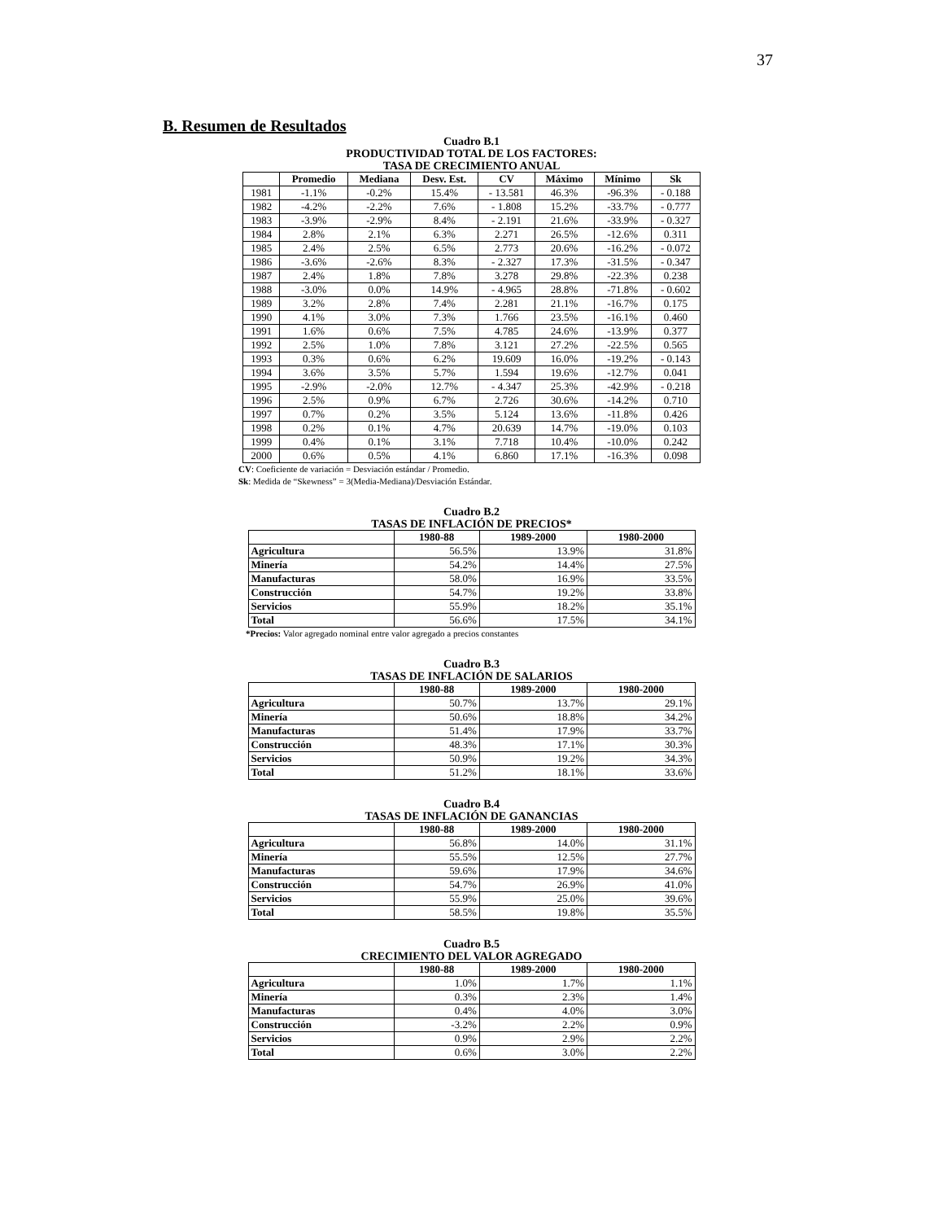37
B. Resumen de Resultados
Cuadro B.1
PRODUCTIVIDAD TOTAL DE LOS FACTORES:
TASA DE CRECIMIENTO ANUAL
| | Promedio | Mediana | Desv. Est. | CV | Máximo | Mínimo | Sk |
| --- | --- | --- | --- | --- | --- | --- | --- |
| 1981 | -1.1% | -0.2% | 15.4% | - 13.581 | 46.3% | -96.3% | - 0.188 |
| 1982 | -4.2% | -2.2% | 7.6% | - 1.808 | 15.2% | -33.7% | - 0.777 |
| 1983 | -3.9% | -2.9% | 8.4% | - 2.191 | 21.6% | -33.9% | - 0.327 |
| 1984 | 2.8% | 2.1% | 6.3% | 2.271 | 26.5% | -12.6% | 0.311 |
| 1985 | 2.4% | 2.5% | 6.5% | 2.773 | 20.6% | -16.2% | - 0.072 |
| 1986 | -3.6% | -2.6% | 8.3% | - 2.327 | 17.3% | -31.5% | - 0.347 |
| 1987 | 2.4% | 1.8% | 7.8% | 3.278 | 29.8% | -22.3% | 0.238 |
| 1988 | -3.0% | 0.0% | 14.9% | - 4.965 | 28.8% | -71.8% | - 0.602 |
| 1989 | 3.2% | 2.8% | 7.4% | 2.281 | 21.1% | -16.7% | 0.175 |
| 1990 | 4.1% | 3.0% | 7.3% | 1.766 | 23.5% | -16.1% | 0.460 |
| 1991 | 1.6% | 0.6% | 7.5% | 4.785 | 24.6% | -13.9% | 0.377 |
| 1992 | 2.5% | 1.0% | 7.8% | 3.121 | 27.2% | -22.5% | 0.565 |
| 1993 | 0.3% | 0.6% | 6.2% | 19.609 | 16.0% | -19.2% | - 0.143 |
| 1994 | 3.6% | 3.5% | 5.7% | 1.594 | 19.6% | -12.7% | 0.041 |
| 1995 | -2.9% | -2.0% | 12.7% | - 4.347 | 25.3% | -42.9% | - 0.218 |
| 1996 | 2.5% | 0.9% | 6.7% | 2.726 | 30.6% | -14.2% | 0.710 |
| 1997 | 0.7% | 0.2% | 3.5% | 5.124 | 13.6% | -11.8% | 0.426 |
| 1998 | 0.2% | 0.1% | 4.7% | 20.639 | 14.7% | -19.0% | 0.103 |
| 1999 | 0.4% | 0.1% | 3.1% | 7.718 | 10.4% | -10.0% | 0.242 |
| 2000 | 0.6% | 0.5% | 4.1% | 6.860 | 17.1% | -16.3% | 0.098 |
CV: Coeficiente de variación = Desviación estándar / Promedio.
Sk: Medida de “Skewness” = 3(Media-Mediana)/Desviación Estándar.
Cuadro B.2
TASAS DE INFLACIÓN DE PRECIOS*
| | 1980-88 | 1989-2000 | 1980-2000 |
| --- | --- | --- | --- |
| Agricultura | 56.5% | 13.9% | 31.8% |
| Minería | 54.2% | 14.4% | 27.5% |
| Manufacturas | 58.0% | 16.9% | 33.5% |
| Construcción | 54.7% | 19.2% | 33.8% |
| Servicios | 55.9% | 18.2% | 35.1% |
| Total | 56.6% | 17.5% | 34.1% |
*Precios: Valor agregado nominal entre valor agregado a precios constantes
Cuadro B.3
TASAS DE INFLACIÓN DE SALARIOS
| | 1980-88 | 1989-2000 | 1980-2000 |
| --- | --- | --- | --- |
| Agricultura | 50.7% | 13.7% | 29.1% |
| Minería | 50.6% | 18.8% | 34.2% |
| Manufacturas | 51.4% | 17.9% | 33.7% |
| Construcción | 48.3% | 17.1% | 30.3% |
| Servicios | 50.9% | 19.2% | 34.3% |
| Total | 51.2% | 18.1% | 33.6% |
Cuadro B.4
TASAS DE INFLACIÓN DE GANANCIAS
| | 1980-88 | 1989-2000 | 1980-2000 |
| --- | --- | --- | --- |
| Agricultura | 56.8% | 14.0% | 31.1% |
| Minería | 55.5% | 12.5% | 27.7% |
| Manufacturas | 59.6% | 17.9% | 34.6% |
| Construcción | 54.7% | 26.9% | 41.0% |
| Servicios | 55.9% | 25.0% | 39.6% |
| Total | 58.5% | 19.8% | 35.5% |
Cuadro B.5
CRECIMIENTO DEL VALOR AGREGADO
| | 1980-88 | 1989-2000 | 1980-2000 |
| --- | --- | --- | --- |
| Agricultura | 1.0% | 1.7% | 1.1% |
| Minería | 0.3% | 2.3% | 1.4% |
| Manufacturas | 0.4% | 4.0% | 3.0% |
| Construcción | -3.2% | 2.2% | 0.9% |
| Servicios | 0.9% | 2.9% | 2.2% |
| Total | 0.6% | 3.0% | 2.2% |